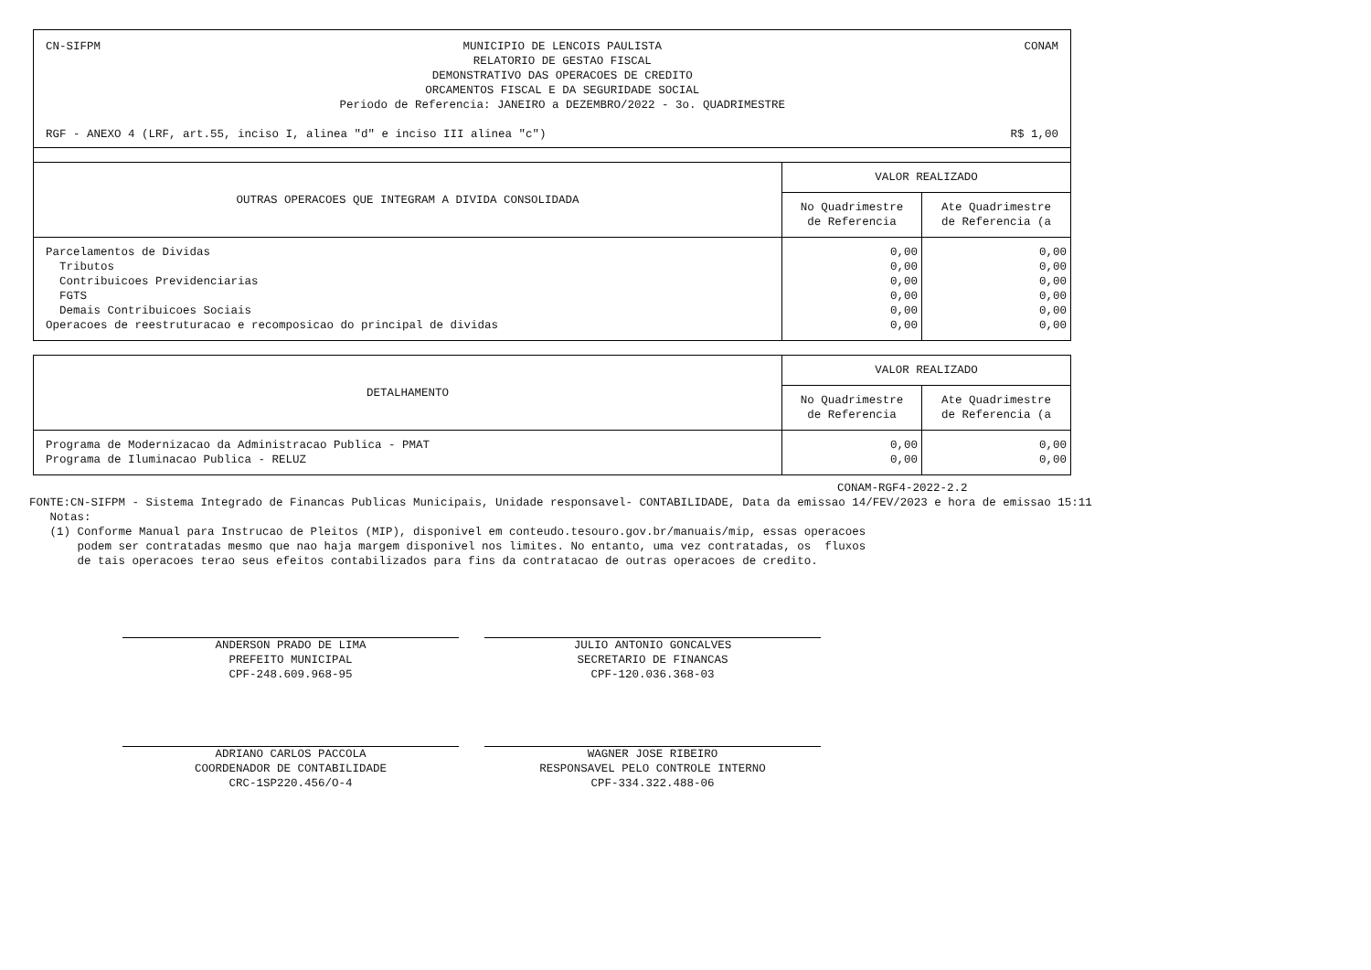CN-SIFPM MUNICIPIO DE LENCOIS PAULISTA RELATORIO DE GESTAO FISCAL DEMONSTRATIVO DAS OPERACOES DE CREDITO ORCAMENTOS FISCAL E DA SEGURIDADE SOCIAL Periodo de Referencia: JANEIRO a DEZEMBRO/2022 - 3o. QUADRIMESTRE
CONAM
RGF - ANEXO 4 (LRF, art.55, inciso I, alinea "d" e inciso III alinea "c") R$ 1,00
| OUTRAS OPERACOES QUE INTEGRAM A DIVIDA CONSOLIDADA | VALOR REALIZADO | |
| --- | --- | --- |
| | No Quadrimestre de Referencia | Ate Quadrimestre de Referencia (a |
| Parcelamentos de Dividas Tributos Contribuicoes Previdenciarias FGTS Demais Contribuicoes Sociais Operacoes de reestruturacao e recomposicao do principal de dividas | 0,00 0,00 0,00 0,00 0,00 0,00 | 0,00 0,00 0,00 0,00 0,00 0,00 |
| DETALHAMENTO | VALOR REALIZADO | |
| --- | --- | --- |
| | No Quadrimestre de Referencia | Ate Quadrimestre de Referencia (a |
| Programa de Modernizacao da Administracao Publica - PMAT Programa de Iluminacao Publica - RELUZ | 0,00 0,00 | 0,00 0,00 |
CONAM-RGF4-2022-2.2
FONTE:CN-SIFPM - Sistema Integrado de Financas Publicas Municipais, Unidade responsavel- CONTABILIDADE, Data da emissao 14/FEV/2023 e hora de emissao 15:11
   Notas:
   (1) Conforme Manual para Instrucao de Pleitos (MIP), disponivel em conteudo.tesouro.gov.br/manuais/mip, essas operacoes
       podem ser contratadas mesmo que nao haja margem disponivel nos limites. No entanto, uma vez contratadas, os  fluxos
       de tais operacoes terao seus efeitos contabilizados para fins da contratacao de outras operacoes de credito.
ANDERSON PRADO DE LIMA
PREFEITO MUNICIPAL
CPF-248.609.968-95
JULIO ANTONIO GONCALVES
SECRETARIO DE FINANCAS
CPF-120.036.368-03
ADRIANO CARLOS PACCOLA
COORDENADOR DE CONTABILIDADE
CRC-1SP220.456/O-4
WAGNER JOSE RIBEIRO
RESPONSAVEL PELO CONTROLE INTERNO
CPF-334.322.488-06